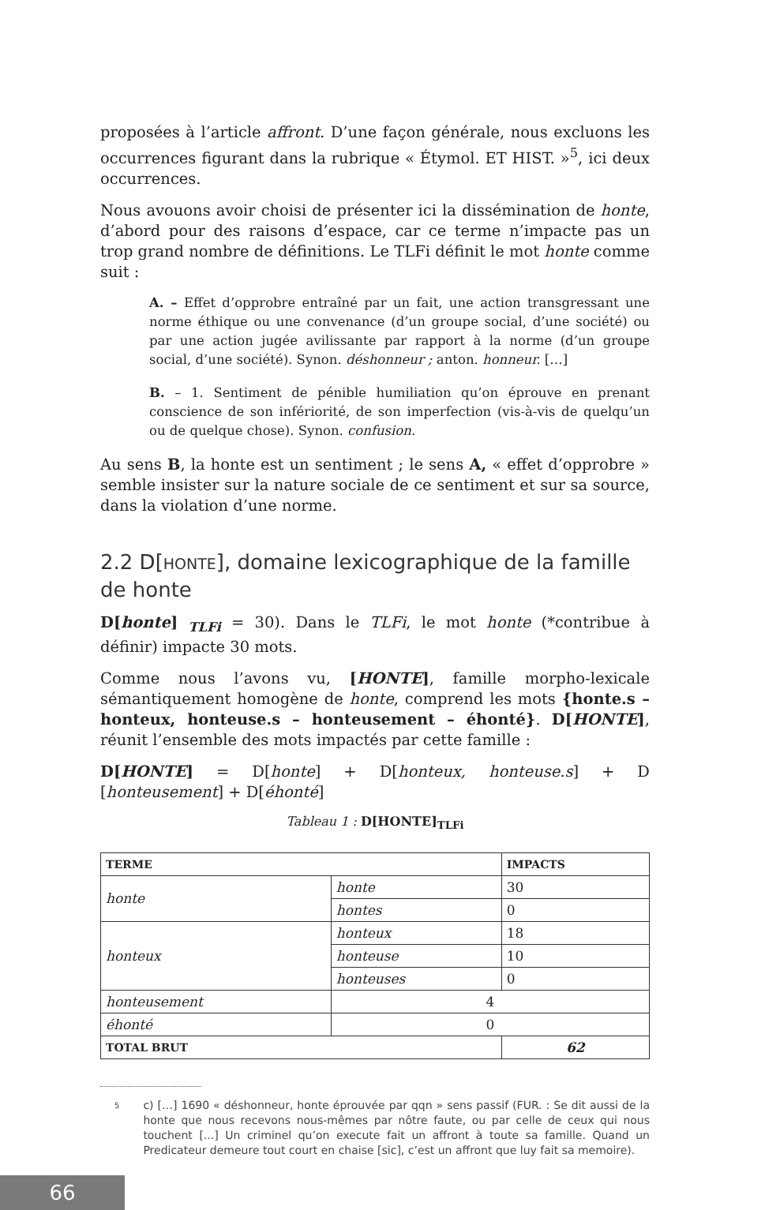proposées à l’article affront. D’une façon générale, nous excluons les occurrences figurant dans la rubrique « Étymol. ET HIST. »<sup>5</sup>, ici deux occurrences.
Nous avouons avoir choisi de présenter ici la dissémination de honte, d’abord pour des raisons d’espace, car ce terme n’impacte pas un trop grand nombre de définitions. Le TLFi définit le mot honte comme suit :
A. – Effet d’opprobre entraîné par un fait, une action transgressant une norme éthique ou une convenance (d’un groupe social, d’une société) ou par une action jugée avilissante par rapport à la norme (d’un groupe social, d’une société). Synon. déshonneur ; anton. honneur. […]
B. – 1. Sentiment de pénible humiliation qu’on éprouve en prenant conscience de son infériorité, de son imperfection (vis-à-vis de quelqu’un ou de quelque chose). Synon. confusion.
Au sens B, la honte est un sentiment ; le sens A, « effet d’opprobre » semble insister sur la nature sociale de ce sentiment et sur sa source, dans la violation d’une norme.
2.2 D[HONTE], domaine lexicographique de la famille de honte
D[honte] <sub>TLFi</sub> = 30). Dans le TLFi, le mot honte (*contribue à définir) impacte 30 mots.
Comme nous l’avons vu, [HONTE], famille morpho-lexicale sémantiquement homogène de honte, comprend les mots {honte.s – honteux, honteuse.s – honteusement – éhonté}. D[HONTE], réunit l’ensemble des mots impactés par cette famille :
D[HONTE] = D[honte] + D[honteux, honteuse.s] + D [honteusement] + D[éhonté]
Tableau 1 : D[HONTE]<sub>TLFi</sub>
| TERME | | IMPACTS |
| --- | --- | --- |
| honte | honte | 30 |
| | hontes | 0 |
| honteux | honteux | 18 |
| | honteuse | 10 |
| | honteuses | 0 |
| honteusement | 4 | |
| éhonté | 0 | |
| TOTAL BRUT | | 62 |
5 c) […] 1690 « déshonneur, honte éprouvée par qqn » sens passif (FUR. : Se dit aussi de la honte que nous recevons nous-mêmes par nôtre faute, ou par celle de ceux qui nous touchent [...] Un criminel qu’on execute fait un affront à toute sa famille. Quand un Predicateur demeure tout court en chaise [sic], c’est un affront que luy fait sa memoire).
66